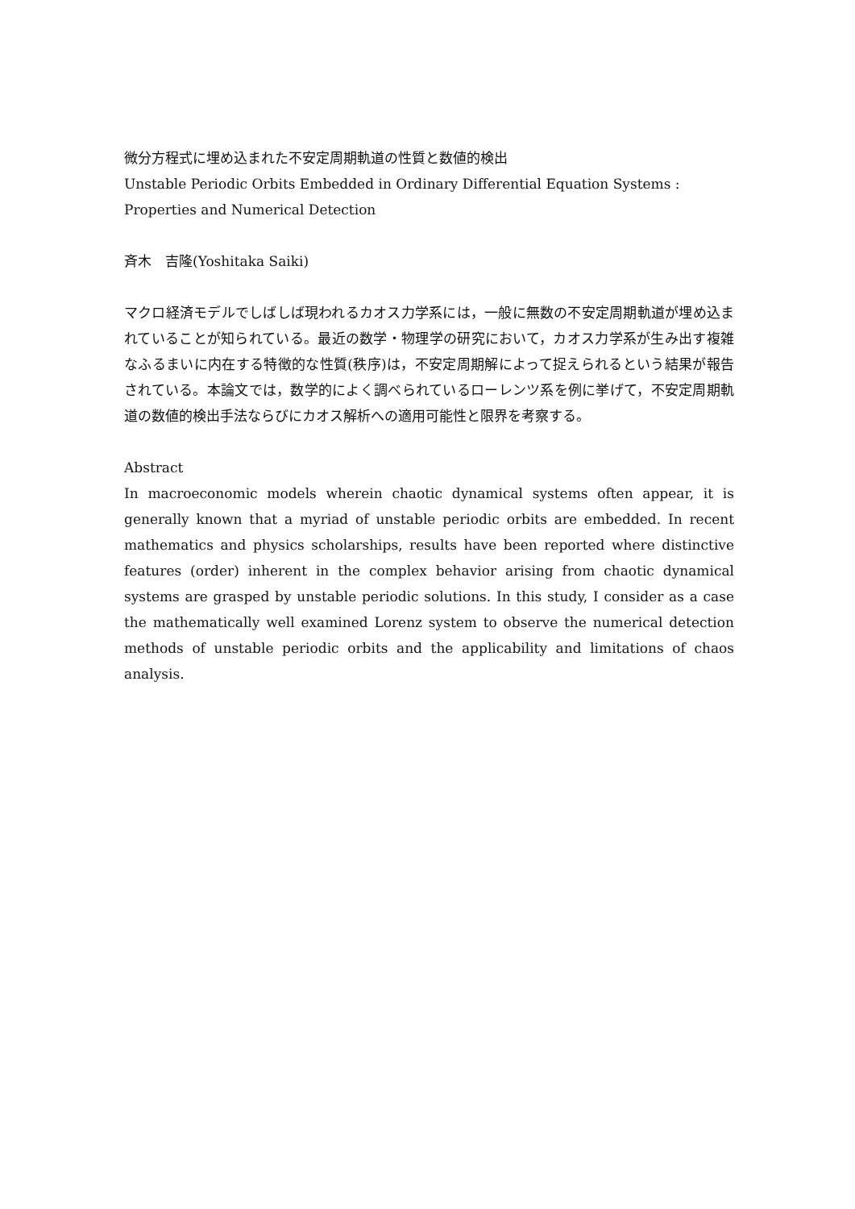微分方程式に埋め込まれた不安定周期軌道の性質と数値的検出
Unstable Periodic Orbits Embedded in Ordinary Differential Equation Systems :
Properties and Numerical Detection
斉木　吉隆(Yoshitaka Saiki)
マクロ経済モデルでしばしば現われるカオス力学系には，一般に無数の不安定周期軌道が埋め込まれていることが知られている。最近の数学・物理学の研究において，カオス力学系が生み出す複雑なふるまいに内在する特徴的な性質(秩序)は，不安定周期解によって捉えられるという結果が報告されている。本論文では，数学的によく調べられているローレンツ系を例に挙げて，不安定周期軌道の数値的検出手法ならびにカオス解析への適用可能性と限界を考察する。
Abstract
In macroeconomic models wherein chaotic dynamical systems often appear, it is generally known that a myriad of unstable periodic orbits are embedded. In recent mathematics and physics scholarships, results have been reported where distinctive features (order) inherent in the complex behavior arising from chaotic dynamical systems are grasped by unstable periodic solutions. In this study, I consider as a case the mathematically well examined Lorenz system to observe the numerical detection methods of unstable periodic orbits and the applicability and limitations of chaos analysis.